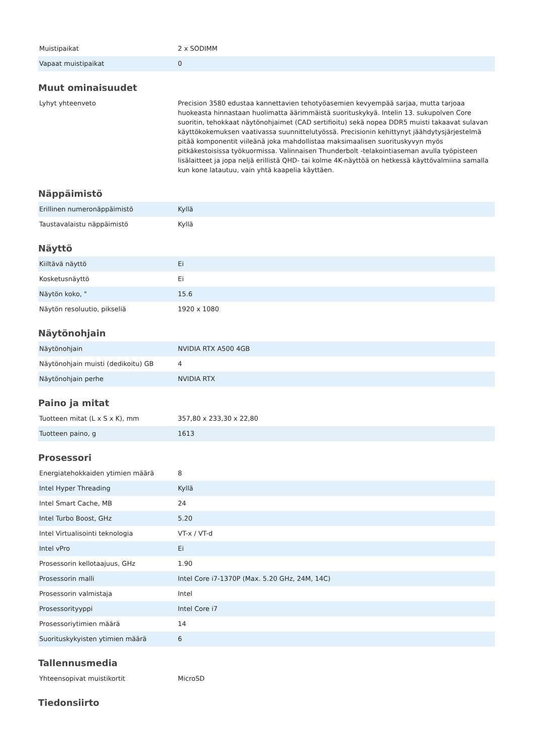| Muistipaikat | 2 x SODIMM |
| Vapaat muistipaikat | 0 |
Muut ominaisuudet
| Lyhyt yhteenveto | Precision 3580 edustaa kannettavien tehotyöasemien kevyempää sarjaa, mutta tarjoaa huokeasta hinnastaan huolimatta äärimmäistä suorituskykyä. Intelin 13. sukupolven Core suoritin, tehokkaat näytönohjaimet (CAD sertifioitu) sekä nopea DDR5 muisti takaavat sulavan käyttökokemuksen vaativassa suunnittelutyössä. Precisionin kehittynyt jäähdytysjärjestelmä pitää komponentit viileänä joka mahdollistaa maksimaalisen suorituskyvyn myös pitkäkestoisissa työkuormissa. Valinnaisen Thunderbolt -telakointiaseman avulla työpisteen lisälaitteet ja jopa neljä erillistä QHD- tai kolme 4K-näyttöä on hetkessä käyttövalmiina samalla kun kone latautuu, vain yhtä kaapelia käyttäen. |
Näppäimistö
| Erillinen numeronäppäimistö | Kyllä |
| Taustavalaistu näppäimistö | Kyllä |
Näyttö
| Kiiltävä näyttö | Ei |
| Kosketusnäyttö | Ei |
| Näytön koko, " | 15.6 |
| Näytön resoluutio, pikseliä | 1920 x 1080 |
Näytönohjain
| Näytönohjain | NVIDIA RTX A500 4GB |
| Näytönohjain muisti (dedikoitu) GB | 4 |
| Näytönohjain perhe | NVIDIA RTX |
Paino ja mitat
| Tuotteen mitat (L x S x K), mm | 357,80 x 233,30 x 22,80 |
| Tuotteen paino, g | 1613 |
Prosessori
| Energiatehokkaiden ytimien määrä | 8 |
| Intel Hyper Threading | Kyllä |
| Intel Smart Cache, MB | 24 |
| Intel Turbo Boost, GHz | 5.20 |
| Intel Virtualisointi teknologia | VT-x / VT-d |
| Intel vPro | Ei |
| Prosessorin kellotaajuus, GHz | 1.90 |
| Prosessorin malli | Intel Core i7-1370P (Max. 5.20 GHz, 24M, 14C) |
| Prosessorin valmistaja | Intel |
| Prosessorityyppi | Intel Core i7 |
| Prosessoriytimien määrä | 14 |
| Suorituskykyisten ytimien määrä | 6 |
Tallennusmedia
| Yhteensopivat muistikortit | MicroSD |
Tiedonsiirto